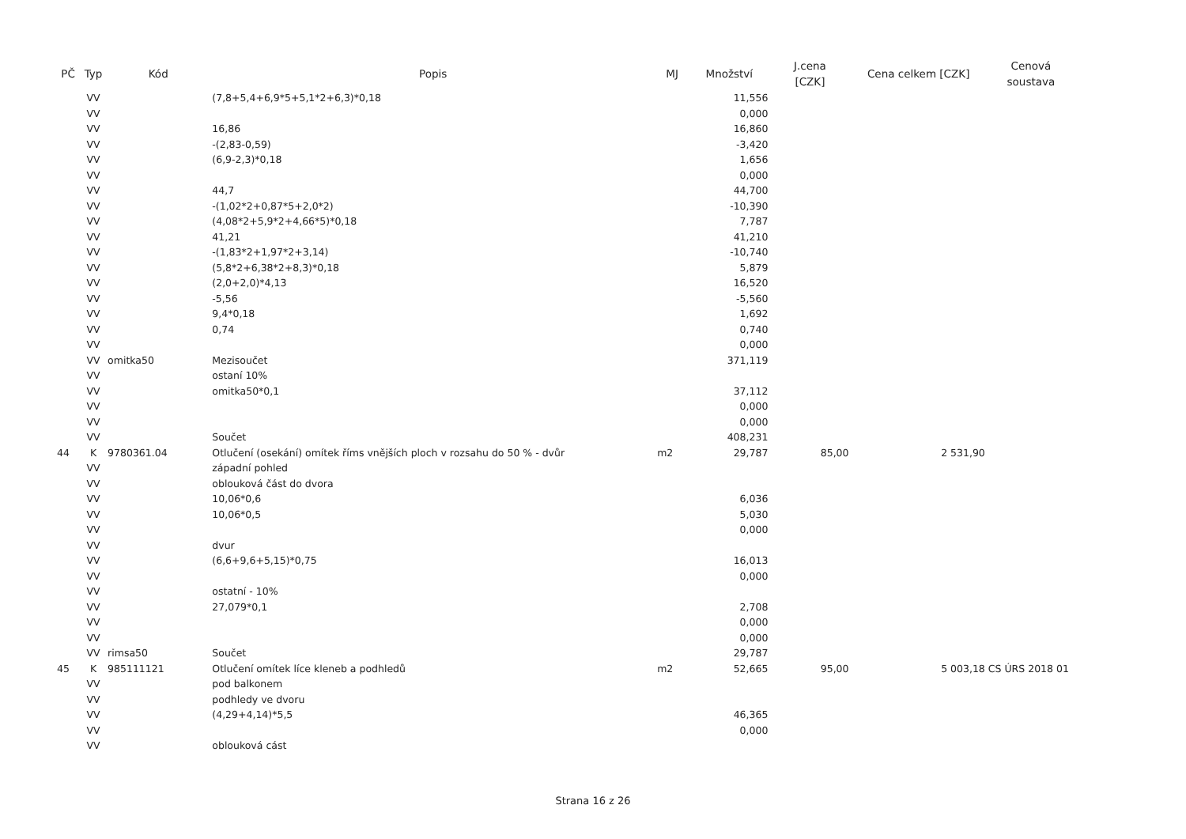| PČ | Typ | Kód | Popis | MJ | Množství | J.cena [CZK] | Cena celkem [CZK] | Cenová soustava |
| --- | --- | --- | --- | --- | --- | --- | --- | --- |
| | VV | | (7,8+5,4+6,9*5+5,1*2+6,3)*0,18 | | 11,556 | | | |
| | VV | | | | 0,000 | | | |
| | VV | | 16,86 | | 16,860 | | | |
| | VV | | -(2,83-0,59) | | -3,420 | | | |
| | VV | | (6,9-2,3)*0,18 | | 1,656 | | | |
| | VV | | | | 0,000 | | | |
| | VV | | 44,7 | | 44,700 | | | |
| | VV | | -(1,02*2+0,87*5+2,0*2) | | -10,390 | | | |
| | VV | | (4,08*2+5,9*2+4,66*5)*0,18 | | 7,787 | | | |
| | VV | | 41,21 | | 41,210 | | | |
| | VV | | -(1,83*2+1,97*2+3,14) | | -10,740 | | | |
| | VV | | (5,8*2+6,38*2+8,3)*0,18 | | 5,879 | | | |
| | VV | | (2,0+2,0)*4,13 | | 16,520 | | | |
| | VV | | -5,56 | | -5,560 | | | |
| | VV | | 9,4*0,18 | | 1,692 | | | |
| | VV | | 0,74 | | 0,740 | | | |
| | VV | | | | 0,000 | | | |
| | VV | omitka50 | Mezisoučet | | 371,119 | | | |
| | VV | | ostaní 10% | | | | | |
| | VV | | omitka50*0,1 | | 37,112 | | | |
| | VV | | | | 0,000 | | | |
| | VV | | | | 0,000 | | | |
| | VV | | Součet | | 408,231 | | | |
| 44 | K | 9780361.04 | Otlučení (osekání) omítek říms vnějších ploch v rozsahu do 50 % - dvůr | m2 | 29,787 | 85,00 | 2 531,90 | |
| | VV | | západní pohled | | | | | |
| | VV | | oblouková část do dvora | | | | | |
| | VV | | 10,06*0,6 | | 6,036 | | | |
| | VV | | 10,06*0,5 | | 5,030 | | | |
| | VV | | | | 0,000 | | | |
| | VV | | dvur | | | | | |
| | VV | | (6,6+9,6+5,15)*0,75 | | 16,013 | | | |
| | VV | | | | 0,000 | | | |
| | VV | | ostatní - 10% | | | | | |
| | VV | | 27,079*0,1 | | 2,708 | | | |
| | VV | | | | 0,000 | | | |
| | VV | | | | 0,000 | | | |
| | VV | rimsa50 | Součet | | 29,787 | | | |
| 45 | K | 985111121 | Otlučení omítek líce kleneb a podhledů | m2 | 52,665 | 95,00 | 5 003,18 | CS ÚRS 2018 01 |
| | VV | | pod balkonem | | | | | |
| | VV | | podhledy ve dvoru | | | | | |
| | VV | | (4,29+4,14)*5,5 | | 46,365 | | | |
| | VV | | | | 0,000 | | | |
| | VV | | oblouková cást | | | | | |
Strana 16 z 26